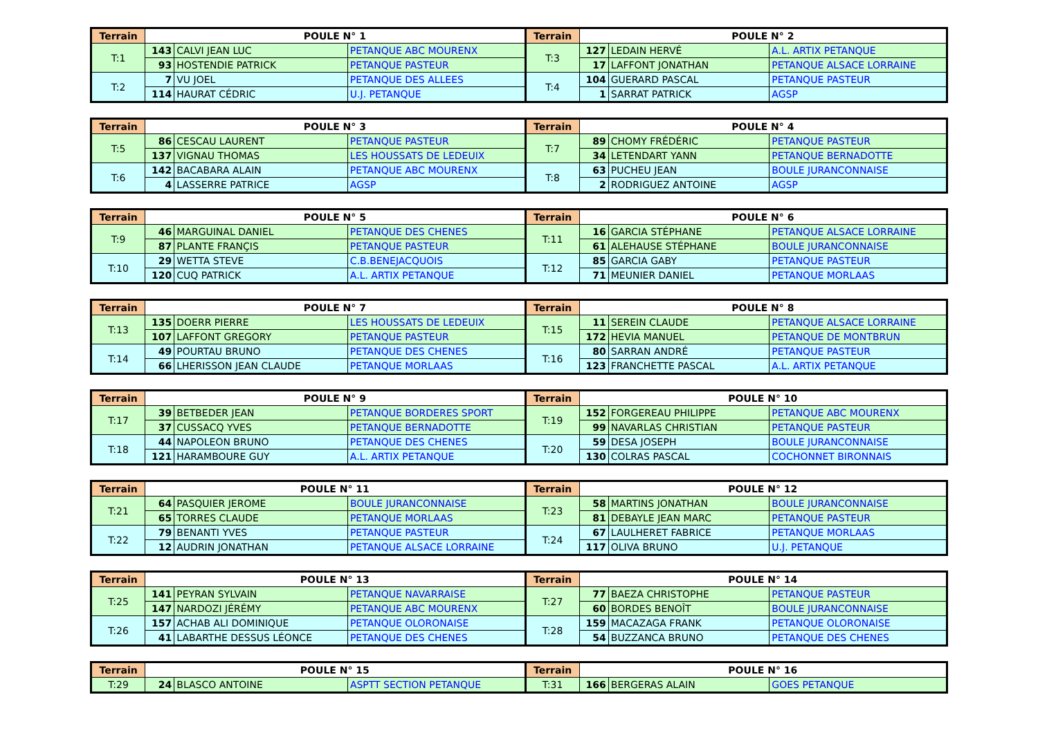| Terrain | POULE N° 1 | | | Terrain | POULE N° 2 | | |
| --- | --- | --- | --- | --- | --- | --- | --- |
| T:1 | 143 | CALVI JEAN LUC | PETANQUE ABC MOURENX | T:3 | 127 | LEDAIN HERVÉ | A.L. ARTIX PETANQUE |
| | 93 | HOSTENDIE PATRICK | PETANQUE PASTEUR | | 17 | LAFFONT JONATHAN | PETANQUE ALSACE LORRAINE |
| T:2 | 7 | VU JOEL | PETANQUE DES ALLEES | T:4 | 104 | GUERARD PASCAL | PETANQUE PASTEUR |
| | 114 | HAURAT CÉDRIC | U.J. PETANQUE | | 1 | SARRAT PATRICK | AGSP |
| Terrain | POULE N° 3 | | | Terrain | POULE N° 4 | | |
| --- | --- | --- | --- | --- | --- | --- | --- |
| T:5 | 86 | CESCAU LAURENT | PETANQUE PASTEUR | T:7 | 89 | CHOMY FRÉDÉRIC | PETANQUE PASTEUR |
| | 137 | VIGNAU THOMAS | LES HOUSSATS DE LEDEUIX | | 34 | LETENDART YANN | PETANQUE BERNADOTTE |
| T:6 | 142 | BACABARA ALAIN | PETANQUE ABC MOURENX | T:8 | 63 | PUCHEU JEAN | BOULE JURANCONNAISE |
| | 4 | LASSERRE PATRICE | AGSP | | 2 | RODRIGUEZ ANTOINE | AGSP |
| Terrain | POULE N° 5 | | | Terrain | POULE N° 6 | | |
| --- | --- | --- | --- | --- | --- | --- | --- |
| T:9 | 46 | MARGUINAL DANIEL | PETANQUE DES CHENES | T:11 | 16 | GARCIA STÉPHANE | PETANQUE ALSACE LORRAINE |
| | 87 | PLANTE FRANÇIS | PETANQUE PASTEUR | | 61 | ALEHAUSE STÉPHANE | BOULE JURANCONNAISE |
| T:10 | 29 | WETTA STEVE | C.B.BENEJACQUOIS | T:12 | 85 | GARCIA GABY | PETANQUE PASTEUR |
| | 120 | CUQ PATRICK | A.L. ARTIX PETANQUE | | 71 | MEUNIER DANIEL | PETANQUE MORLAAS |
| Terrain | POULE N° 7 | | | Terrain | POULE N° 8 | | |
| --- | --- | --- | --- | --- | --- | --- | --- |
| T:13 | 135 | DOERR PIERRE | LES HOUSSATS DE LEDEUIX | T:15 | 11 | SEREIN CLAUDE | PETANQUE ALSACE LORRAINE |
| | 107 | LAFFONT GREGORY | PETANQUE PASTEUR | | 172 | HEVIA MANUEL | PETANQUE DE MONTBRUN |
| T:14 | 49 | POURTAU BRUNO | PETANQUE DES CHENES | T:16 | 80 | SARRAN ANDRÉ | PETANQUE PASTEUR |
| | 66 | LHERISSON JEAN CLAUDE | PETANQUE MORLAAS | | 123 | FRANCHETTE PASCAL | A.L. ARTIX PETANQUE |
| Terrain | POULE N° 9 | | | Terrain | POULE N° 10 | | |
| --- | --- | --- | --- | --- | --- | --- | --- |
| T:17 | 39 | BETBEDER JEAN | PETANQUE BORDERES SPORT | T:19 | 152 | FORGEREAU PHILIPPE | PETANQUE ABC MOURENX |
| | 37 | CUSSACQ YVES | PETANQUE BERNADOTTE | | 99 | NAVARLAS CHRISTIAN | PETANQUE PASTEUR |
| T:18 | 44 | NAPOLEON BRUNO | PETANQUE DES CHENES | T:20 | 59 | DESA JOSEPH | BOULE JURANCONNAISE |
| | 121 | HARAMBOURE GUY | A.L. ARTIX PETANQUE | | 130 | COLRAS PASCAL | COCHONNET BIRONNAIS |
| Terrain | POULE N° 11 | | | Terrain | POULE N° 12 | | |
| --- | --- | --- | --- | --- | --- | --- | --- |
| T:21 | 64 | PASQUIER JEROME | BOULE JURANCONNAISE | T:23 | 58 | MARTINS JONATHAN | BOULE JURANCONNAISE |
| | 65 | TORRES CLAUDE | PETANQUE MORLAAS | | 81 | DEBAYLE JEAN MARC | PETANQUE PASTEUR |
| T:22 | 79 | BENANTI YVES | PETANQUE PASTEUR | T:24 | 67 | LAULHERET FABRICE | PETANQUE MORLAAS |
| | 12 | AUDRIN JONATHAN | PETANQUE ALSACE LORRAINE | | 117 | OLIVA BRUNO | U.J. PETANQUE |
| Terrain | POULE N° 13 | | | Terrain | POULE N° 14 | | |
| --- | --- | --- | --- | --- | --- | --- | --- |
| T:25 | 141 | PEYRAN SYLVAIN | PETANQUE NAVARRAISE | T:27 | 77 | BAEZA CHRISTOPHE | PETANQUE PASTEUR |
| | 147 | NARDOZI JÉRÉMY | PETANQUE ABC MOURENX | | 60 | BORDES BENOÎT | BOULE JURANCONNAISE |
| T:26 | 157 | ACHAB ALI DOMINIQUE | PETANQUE OLORONAISE | T:28 | 159 | MACAZAGA FRANK | PETANQUE OLORONAISE |
| | 41 | LABARTHE DESSUS LÉONCE | PETANQUE DES CHENES | | 54 | BUZZANCA BRUNO | PETANQUE DES CHENES |
| Terrain | POULE N° 15 | | | Terrain | POULE N° 16 | | |
| --- | --- | --- | --- | --- | --- | --- | --- |
| T:29 | 24 | BLASCO ANTOINE | ASPTT SECTION PETANQUE | T:31 | 166 | BERGERAS ALAIN | GOES PETANQUE |